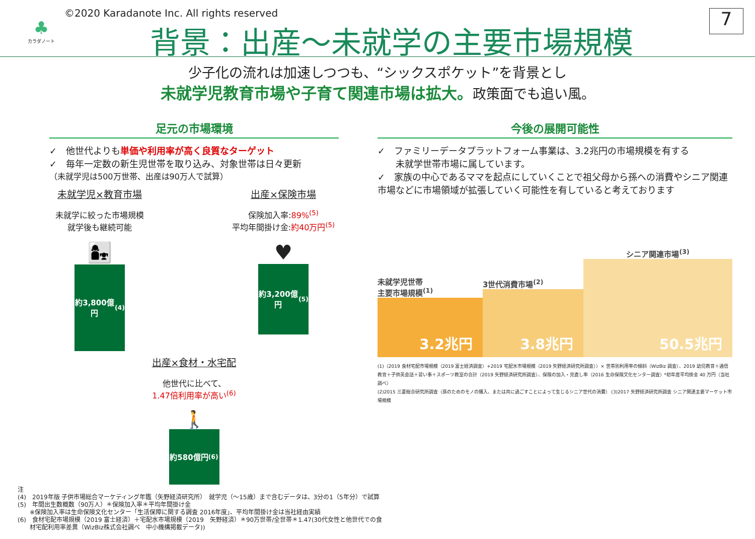♣
カラダノート
©2020 Karadanote Inc. All rights reserved
背景：出産～未就学の主要市場規模 7
少子化の流れは加速しつつも、“シックスポケット”を背景とし
未就学児教育市場や子育て関連市場は拡大。政策面でも追い風。
足元の市場環境
✓　他世代よりも単価や利用率が高く良質なターゲット
✓　毎年一定数の新生児世帯を取り込み、対象世帯は日々更新
（未就学児は500万世帯、出産は90万人で試算）
未就学児×教育市場
未就学に絞った市場規模
就学後も継続可能
👩‍👧
約3,800億円<sup>(4)</sup>
出産×保険市場
保険加入率:89%<sup>(5)</sup>
平均年間掛け金:約40万円<sup>(5)</sup>
♥
約3,200億円<sup>(5)</sup>
出産×食材・水宅配
他世代に比べて、
1.47倍利用率が高い<sup>(6)</sup>
🚶
約580億円<sup>(6)</sup>
今後の展開可能性
✓　ファミリーデータプラットフォーム事業は、3.2兆円の市場規模を有する
　　未就学世帯市場に属しています。
✓　家族の中心であるママを起点にしていくことで祖父母から孫への消費やシニア関連市場などに市場領域が拡張していく可能性を有していると考えております
未就学児世帯
主要市場規模<sup>(1)</sup>
3.2兆円
3世代消費市場<sup>(2)</sup>
3.8兆円
シニア関連市場<sup>(3)</sup>
50.5兆円
(1)（2019 食材宅配市場規模（2019 富士経済調査）+2019 宅配水市場規模（2019 矢野経済研究所調査））× 世帯別利用率の傾斜（WizBiz 調査）、2019 幼児教育＋通信教育＋子供英会話＋習い事＋スポーツ教室の合計（2019 矢野経済研究所調査）、保険の加入・見直し率（2016 生命保険文化センター調査）*初年度平均掛金 40 万円（当社調べ）
(2)2015 三菱総合研究所調査（孫のためのモノの購入、または共に過ごすことによって生じるシニア世代の消費） (3)2017 矢野経済研究所調査 シニア関連主要マーケット市場規模
注
(4)　2019年版 子供市場総合マーケティング年鑑（矢野経済研究所）　就学児（～15歳）まで含むデータは、3分の1（5年分）で試算
(5)　年間出生数概数（90万人）＊保険加入率＊平均年間掛け金
　　※保険加入率は生命保険文化センター「生活保障に関する調査 2016年度」、平均年間掛け金は当社経由実績
(6)　食材宅配市場規模（2019 富士経済）＋宅配水市場規模（2019　矢野経済）＊90万世帯/全世帯＊1.47(30代女性と他世代での食
　　材宅配利用率差異（WizBiz株式会社調べ　中小機構掲載データ))